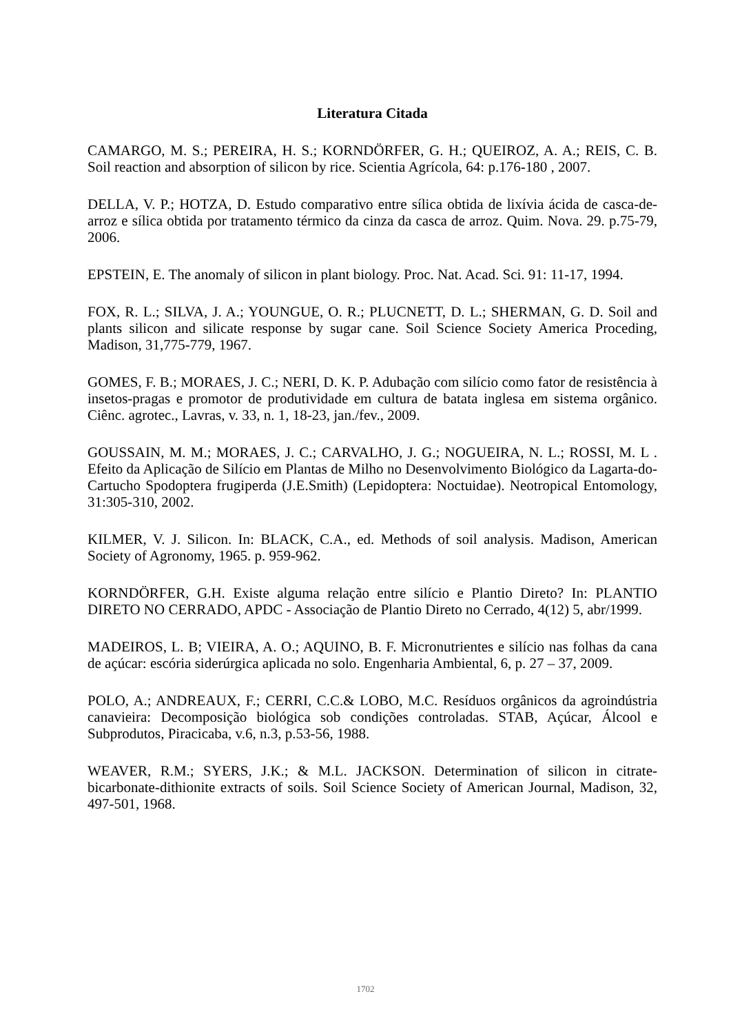Literatura Citada
CAMARGO, M. S.; PEREIRA, H. S.; KORNDÖRFER, G. H.; QUEIROZ, A. A.; REIS, C. B. Soil reaction and absorption of silicon by rice. Scientia Agrícola, 64: p.176-180 , 2007.
DELLA, V. P.; HOTZA, D. Estudo comparativo entre sílica obtida de lixívia ácida de casca-de-arroz e sílica obtida por tratamento térmico da cinza da casca de arroz. Quim. Nova. 29. p.75-79, 2006.
EPSTEIN, E. The anomaly of silicon in plant biology. Proc. Nat. Acad. Sci. 91: 11-17, 1994.
FOX, R. L.; SILVA, J. A.; YOUNGUE, O. R.; PLUCNETT, D. L.; SHERMAN, G. D. Soil and plants silicon and silicate response by sugar cane. Soil Science Society America Proceding, Madison, 31,775-779, 1967.
GOMES, F. B.; MORAES, J. C.; NERI, D. K. P. Adubação com silício como fator de resistência à insetos-pragas e promotor de produtividade em cultura de batata inglesa em sistema orgânico. Ciênc. agrotec., Lavras, v. 33, n. 1, 18-23, jan./fev., 2009.
GOUSSAIN, M. M.; MORAES, J. C.; CARVALHO, J. G.; NOGUEIRA, N. L.; ROSSI, M. L . Efeito da Aplicação de Silício em Plantas de Milho no Desenvolvimento Biológico da Lagarta-do-Cartucho Spodoptera frugiperda (J.E.Smith) (Lepidoptera: Noctuidae). Neotropical Entomology, 31:305-310, 2002.
KILMER, V. J. Silicon. In: BLACK, C.A., ed. Methods of soil analysis. Madison, American Society of Agronomy, 1965. p. 959-962.
KORNDÖRFER, G.H. Existe alguma relação entre silício e Plantio Direto? In: PLANTIO DIRETO NO CERRADO, APDC - Associação de Plantio Direto no Cerrado, 4(12) 5, abr/1999.
MADEIROS, L. B; VIEIRA, A. O.; AQUINO, B. F. Micronutrientes e silício nas folhas da cana de açúcar: escória siderúrgica aplicada no solo. Engenharia Ambiental, 6, p. 27 – 37, 2009.
POLO, A.; ANDREAUX, F.; CERRI, C.C.& LOBO, M.C. Resíduos orgânicos da agroindústria canavieira: Decomposição biológica sob condições controladas. STAB, Açúcar, Álcool e Subprodutos, Piracicaba, v.6, n.3, p.53-56, 1988.
WEAVER, R.M.; SYERS, J.K.; & M.L. JACKSON. Determination of silicon in citrate-bicarbonate-dithionite extracts of soils. Soil Science Society of American Journal, Madison, 32, 497-501, 1968.
1702